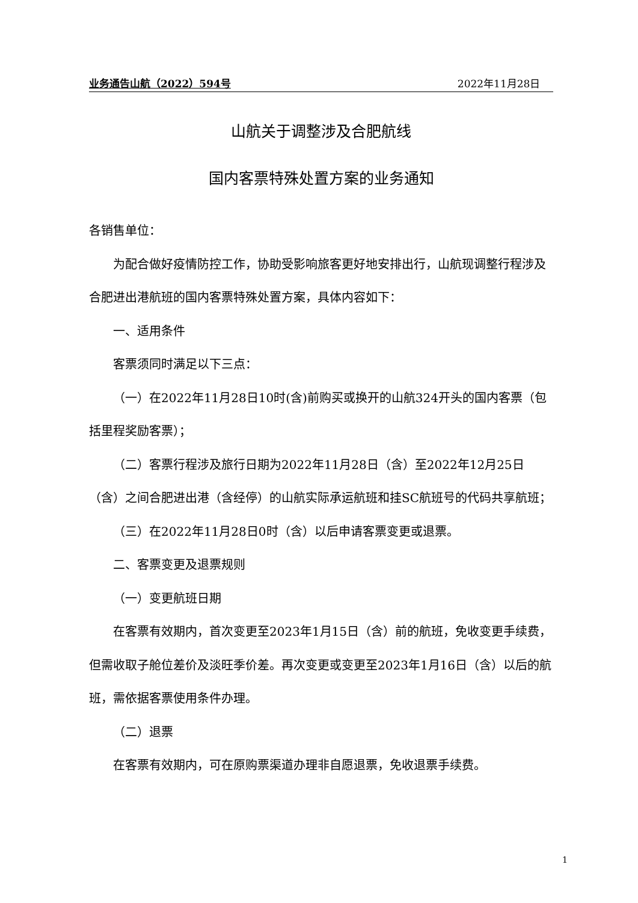业务通告山航（2022）594号 2022年11月28日
山航关于调整涉及合肥航线
国内客票特殊处置方案的业务通知
各销售单位：
为配合做好疫情防控工作，协助受影响旅客更好地安排出行，山航现调整行程涉及合肥进出港航班的国内客票特殊处置方案，具体内容如下：
一、适用条件
客票须同时满足以下三点：
（一）在2022年11月28日10时(含)前购买或换开的山航324开头的国内客票（包括里程奖励客票）；
（二）客票行程涉及旅行日期为2022年11月28日（含）至2022年12月25日（含）之间合肥进出港（含经停）的山航实际承运航班和挂SC航班号的代码共享航班；
（三）在2022年11月28日0时（含）以后申请客票变更或退票。
二、客票变更及退票规则
（一）变更航班日期
在客票有效期内，首次变更至2023年1月15日（含）前的航班，免收变更手续费，但需收取子舱位差价及淡旺季价差。再次变更或变更至2023年1月16日（含）以后的航班，需依据客票使用条件办理。
（二）退票
在客票有效期内，可在原购票渠道办理非自愿退票，免收退票手续费。
1